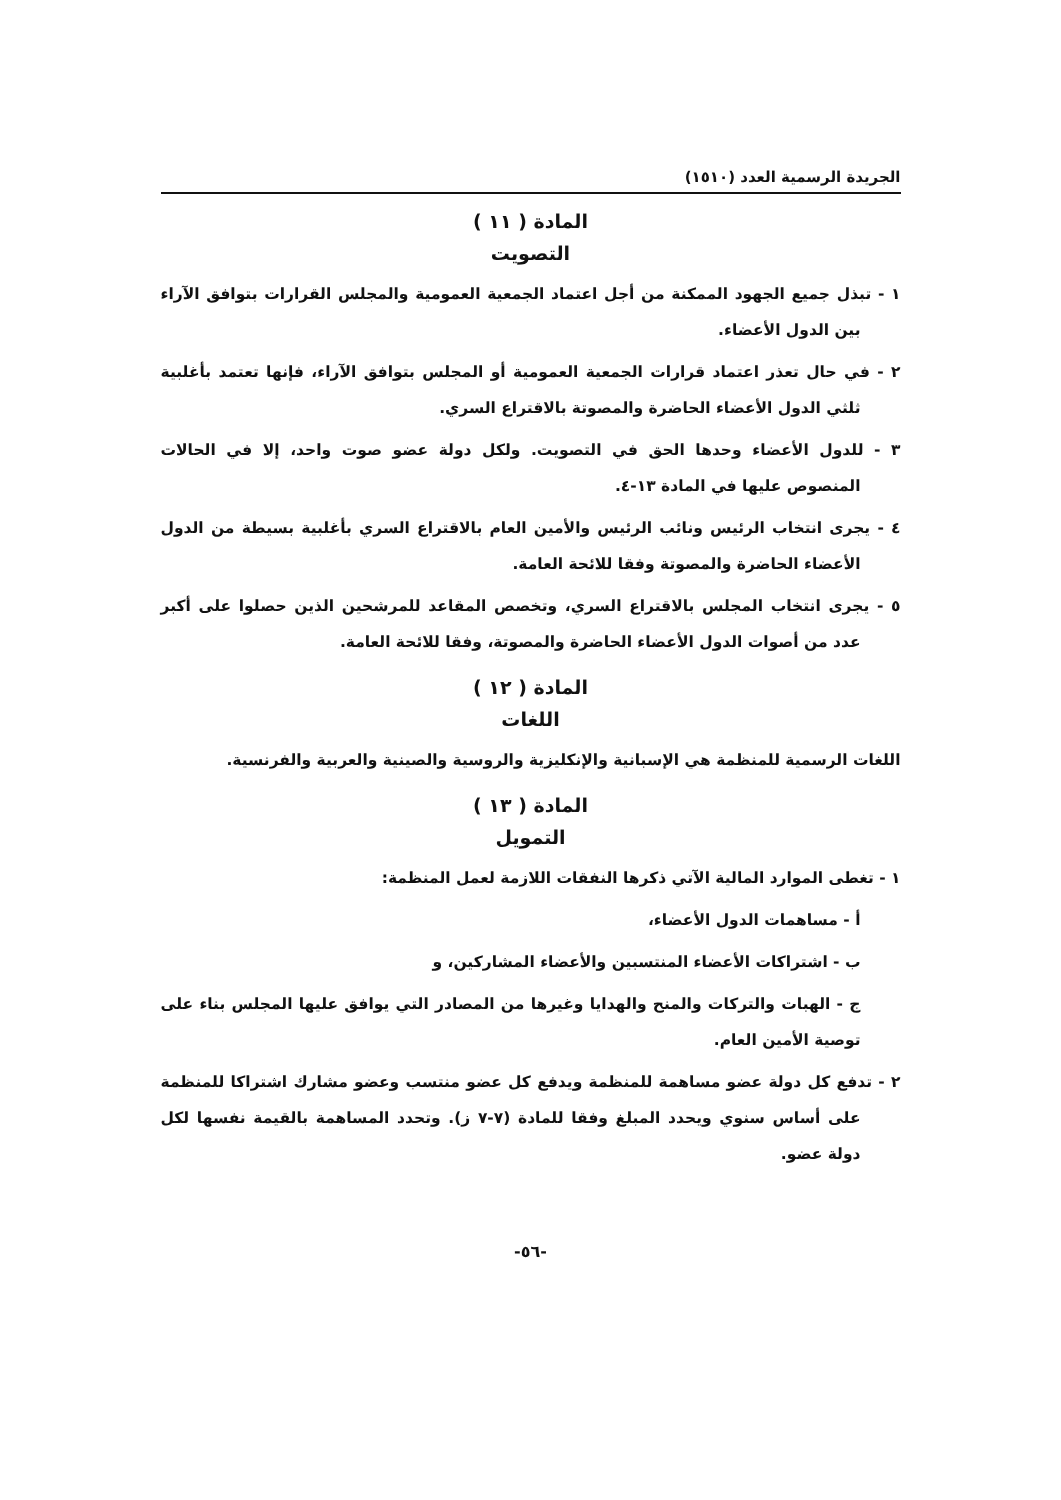الجريدة الرسمية العدد (١٥١٠)
المادة ( ١١ )
التصويت
١ - تبذل جميع الجهود الممكنة من أجل اعتماد الجمعية العمومية والمجلس القرارات بتوافق الآراء بين الدول الأعضاء.
٢ - في حال تعذر اعتماد قرارات الجمعية العمومية أو المجلس بتوافق الآراء، فإنها تعتمد بأغلبية ثلثي الدول الأعضاء الحاضرة والمصوتة بالاقتراع السري.
٣ - للدول الأعضاء وحدها الحق في التصويت. ولكل دولة عضو صوت واحد، إلا في الحالات المنصوص عليها في المادة ١٣-٤.
٤ - يجرى انتخاب الرئيس ونائب الرئيس والأمين العام بالاقتراع السري بأغلبية بسيطة من الدول الأعضاء الحاضرة والمصوتة وفقا للائحة العامة.
٥ - يجرى انتخاب المجلس بالاقتراع السري، وتخصص المقاعد للمرشحين الذين حصلوا على أكبر عدد من أصوات الدول الأعضاء الحاضرة والمصوتة، وفقا للائحة العامة.
المادة ( ١٢ )
اللغات
اللغات الرسمية للمنظمة هي الإسبانية والإنكليزية والروسية والصينية والعربية والفرنسية.
المادة ( ١٣ )
التمويل
١ - تغطى الموارد المالية الآتي ذكرها النفقات اللازمة لعمل المنظمة:
أ - مساهمات الدول الأعضاء،
ب - اشتراكات الأعضاء المنتسبين والأعضاء المشاركين، و
ج - الهبات والتركات والمنح والهدايا وغيرها من المصادر التي يوافق عليها المجلس بناء على توصية الأمين العام.
٢ - تدفع كل دولة عضو مساهمة للمنظمة ويدفع كل عضو منتسب وعضو مشارك اشتراكا للمنظمة على أساس سنوي ويحدد المبلغ وفقا للمادة (٧-٧ ز). وتحدد المساهمة بالقيمة نفسها لكل دولة عضو.
-٥٦-